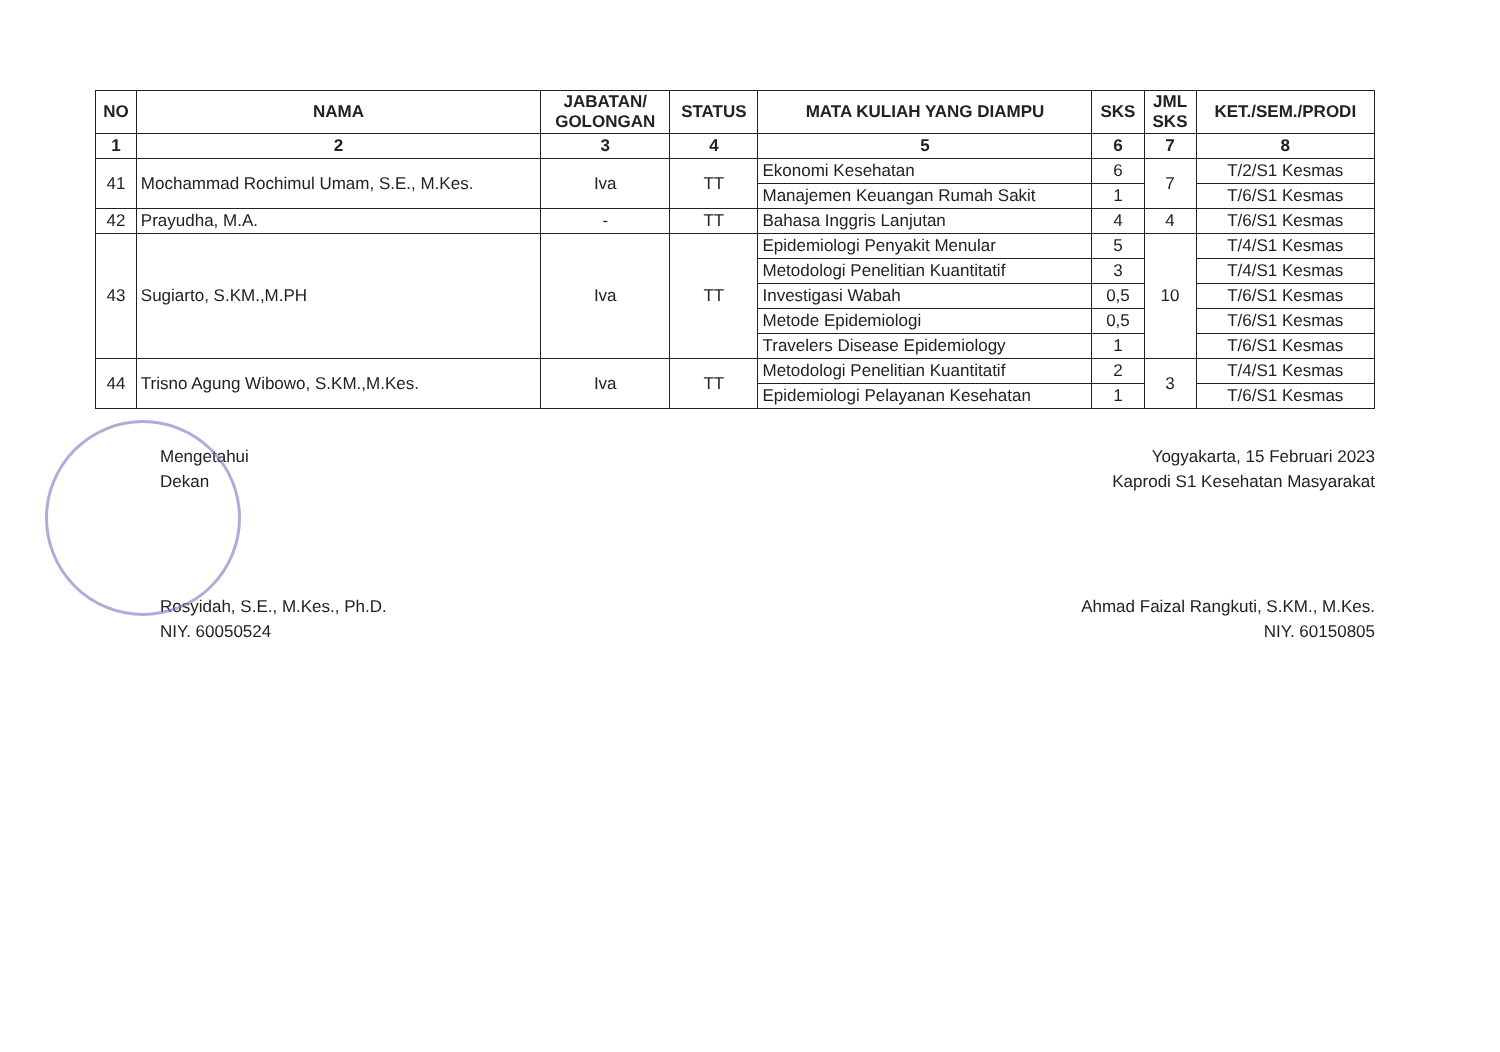| NO | NAMA | JABATAN/ GOLONGAN | STATUS | MATA KULIAH YANG DIAMPU | SKS | JML SKS | KET./SEM./PRODI |
| --- | --- | --- | --- | --- | --- | --- | --- |
| 1 | 2 | 3 | 4 | 5 | 6 | 7 | 8 |
| 41 | Mochammad Rochimul Umam, S.E., M.Kes. | Iva | TT | Ekonomi Kesehatan | 6 | 7 | T/2/S1 Kesmas |
| | | | | Manajemen Keuangan Rumah Sakit | 1 | | T/6/S1 Kesmas |
| 42 | Prayudha, M.A. | - | TT | Bahasa Inggris Lanjutan | 4 | 4 | T/6/S1 Kesmas |
| 43 | Sugiarto, S.KM.,M.PH | Iva | TT | Epidemiologi Penyakit Menular | 5 | 10 | T/4/S1 Kesmas |
| | | | | Metodologi Penelitian Kuantitatif | 3 | | T/4/S1 Kesmas |
| | | | | Investigasi Wabah | 0,5 | | T/6/S1 Kesmas |
| | | | | Metode Epidemiologi | 0,5 | | T/6/S1 Kesmas |
| | | | | Travelers Disease Epidemiology | 1 | | T/6/S1 Kesmas |
| 44 | Trisno Agung Wibowo, S.KM.,M.Kes. | Iva | TT | Metodologi Penelitian Kuantitatif | 2 | 3 | T/4/S1 Kesmas |
| | | | | Epidemiologi Pelayanan Kesehatan | 1 | | T/6/S1 Kesmas |
Mengetahui
Dekan
Rosyidah, S.E., M.Kes., Ph.D.
NIY. 60050524
Yogyakarta, 15 Februari 2023
Kaprodi S1 Kesehatan Masyarakat
Ahmad Faizal Rangkuti, S.KM., M.Kes.
NIY. 60150805